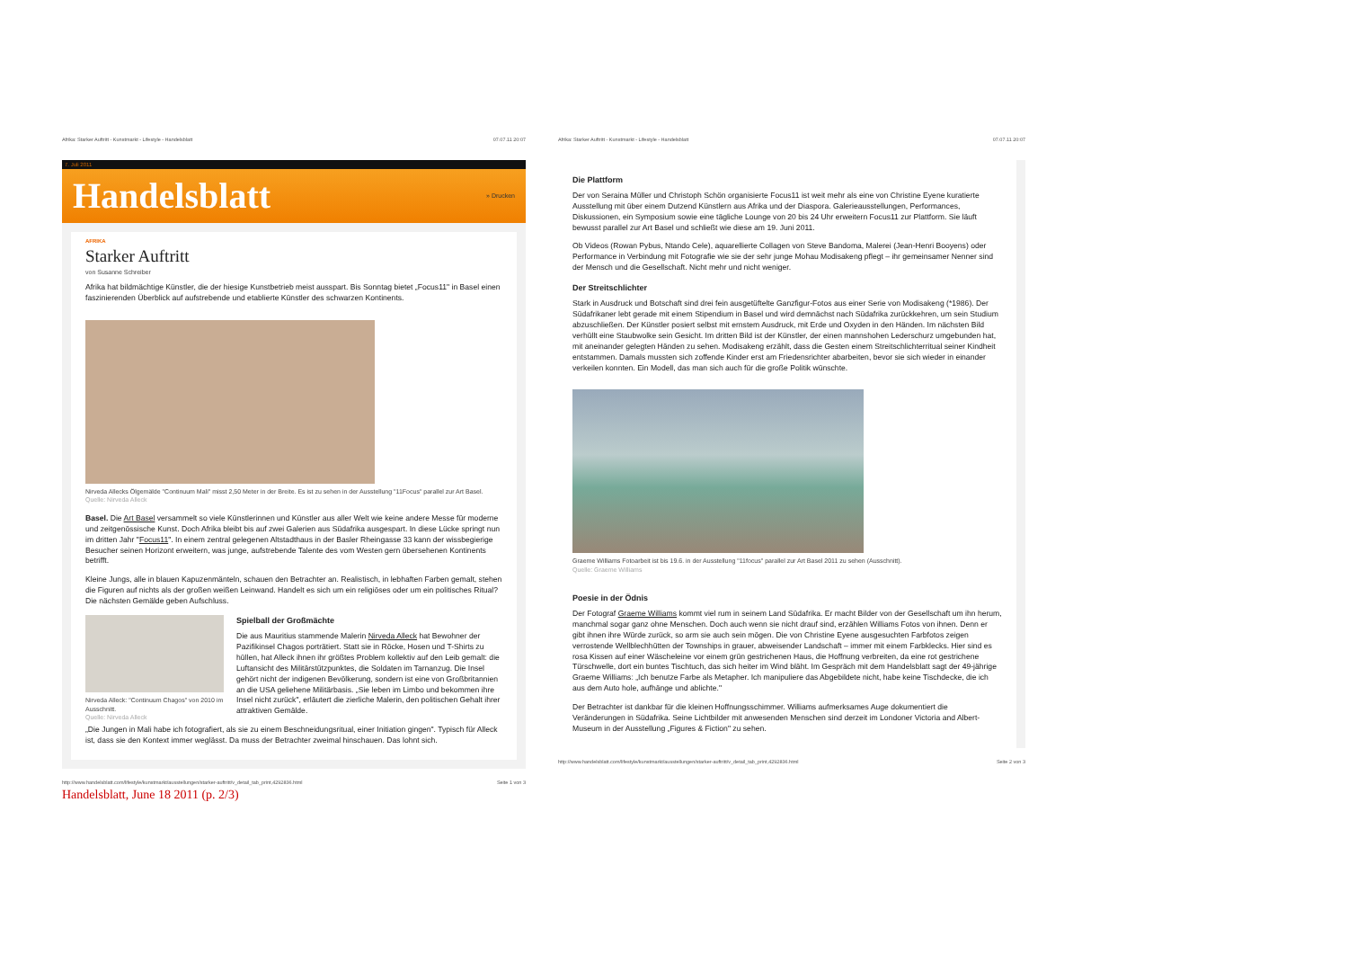Afrika: Starker Auftritt - Kunstmarkt - Lifestyle - Handelsblatt 07.07.11 20:07
7. Juli 2011
Handelsblatt
» Drucken
AFRIKA
Starker Auftritt
von Susanne Schreiber
Afrika hat bildmächtige Künstler, die der hiesige Kunstbetrieb meist ausspart. Bis Sonntag bietet „Focus11" in Basel einen faszinierenden Überblick auf aufstrebende und etablierte Künstler des schwarzen Kontinents.
Nirveda Allecks Ölgemälde "Continuum Mali" misst 2,50 Meter in der Breite. Es ist zu sehen in der Ausstellung "11Focus" parallel zur Art Basel.
Quelle: Nirveda Alleck
Basel. Die Art Basel versammelt so viele Künstlerinnen und Künstler aus aller Welt wie keine andere Messe für moderne und zeitgenössische Kunst. Doch Afrika bleibt bis auf zwei Galerien aus Südafrika ausgespart. In diese Lücke springt nun im dritten Jahr "Focus11". In einem zentral gelegenen Altstadthaus in der Basler Rheingasse 33 kann der wissbegierige Besucher seinen Horizont erweitern, was junge, aufstrebende Talente des vom Westen gern übersehenen Kontinents betrifft.
Kleine Jungs, alle in blauen Kapuzenmänteln, schauen den Betrachter an. Realistisch, in lebhaften Farben gemalt, stehen die Figuren auf nichts als der großen weißen Leinwand. Handelt es sich um ein religiöses oder um ein politisches Ritual? Die nächsten Gemälde geben Aufschluss.
Nirveda Alleck: "Continuum Chagos" von 2010 im Ausschnitt.
Quelle: Nirveda Alleck
Spielball der Großmächte
Die aus Mauritius stammende Malerin Nirveda Alleck hat Bewohner der Pazifikinsel Chagos porträtiert. Statt sie in Röcke, Hosen und T-Shirts zu hüllen, hat Alleck ihnen ihr größtes Problem kollektiv auf den Leib gemalt: die Luftansicht des Militärstützpunktes, die Soldaten im Tarnanzug. Die Insel gehört nicht der indigenen Bevölkerung, sondern ist eine von Großbritannien an die USA geliehene Militärbasis. „Sie leben im Limbo und bekommen ihre Insel nicht zurück", erläutert die zierliche Malerin, den politischen Gehalt ihrer attraktiven Gemälde.
„Die Jungen in Mali habe ich fotografiert, als sie zu einem Beschneidungsritual, einer Initiation gingen". Typisch für Alleck ist, dass sie den Kontext immer weglässt. Da muss der Betrachter zweimal hinschauen. Das lohnt sich.
http://www.handelsblatt.com/lifestyle/kunstmarkt/ausstellungen/starker-auftritt/v_detail_tab_print,4292836.html Seite 1 von 3
Handelsblatt, June 18 2011 (p. 2/3)
Afrika: Starker Auftritt - Kunstmarkt - Lifestyle - Handelsblatt 07.07.11 20:07
Die Plattform
Der von Seraina Müller und Christoph Schön organisierte Focus11 ist weit mehr als eine von Christine Eyene kuratierte Ausstellung mit über einem Dutzend Künstlern aus Afrika und der Diaspora. Galerieausstellungen, Performances, Diskussionen, ein Symposium sowie eine tägliche Lounge von 20 bis 24 Uhr erweitern Focus11 zur Plattform. Sie läuft bewusst parallel zur Art Basel und schließt wie diese am 19. Juni 2011.
Ob Videos (Rowan Pybus, Ntando Cele), aquarellierte Collagen von Steve Bandoma, Malerei (Jean-Henri Booyens) oder Performance in Verbindung mit Fotografie wie sie der sehr junge Mohau Modisakeng pflegt – ihr gemeinsamer Nenner sind der Mensch und die Gesellschaft. Nicht mehr und nicht weniger.
Der Streitschlichter
Stark in Ausdruck und Botschaft sind drei fein ausgetüftelte Ganzfigur-Fotos aus einer Serie von Modisakeng (*1986). Der Südafrikaner lebt gerade mit einem Stipendium in Basel und wird demnächst nach Südafrika zurückkehren, um sein Studium abzuschließen. Der Künstler posiert selbst mit ernstem Ausdruck, mit Erde und Oxyden in den Händen. Im nächsten Bild verhüllt eine Staubwolke sein Gesicht. Im dritten Bild ist der Künstler, der einen mannshohen Lederschurz umgebunden hat, mit aneinander gelegten Händen zu sehen. Modisakeng erzählt, dass die Gesten einem Streitschlichterritual seiner Kindheit entstammen. Damals mussten sich zoffende Kinder erst am Friedensrichter abarbeiten, bevor sie sich wieder in einander verkeilen konnten. Ein Modell, das man sich auch für die große Politik wünschte.
Graeme Williams Fotoarbeit ist bis 19.6. in der Ausstellung "11focus" parallel zur Art Basel 2011 zu sehen (Ausschnitt).
Quelle: Graeme Williams
Poesie in der Ödnis
Der Fotograf Graeme Williams kommt viel rum in seinem Land Südafrika. Er macht Bilder von der Gesellschaft um ihn herum, manchmal sogar ganz ohne Menschen. Doch auch wenn sie nicht drauf sind, erzählen Williams Fotos von ihnen. Denn er gibt ihnen ihre Würde zurück, so arm sie auch sein mögen. Die von Christine Eyene ausgesuchten Farbfotos zeigen verrostende Wellblechhütten der Townships in grauer, abweisender Landschaft – immer mit einem Farbklecks. Hier sind es rosa Kissen auf einer Wäscheleine vor einem grün gestrichenen Haus, die Hoffnung verbreiten, da eine rot gestrichene Türschwelle, dort ein buntes Tischtuch, das sich heiter im Wind bläht. Im Gespräch mit dem Handelsblatt sagt der 49-jährige Graeme Williams: „Ich benutze Farbe als Metapher. Ich manipuliere das Abgebildete nicht, habe keine Tischdecke, die ich aus dem Auto hole, aufhänge und ablichte."
Der Betrachter ist dankbar für die kleinen Hoffnungsschimmer. Williams aufmerksames Auge dokumentiert die Veränderungen in Südafrika. Seine Lichtbilder mit anwesenden Menschen sind derzeit im Londoner Victoria and Albert-Museum in der Ausstellung „Figures & Fiction" zu sehen.
http://www.handelsblatt.com/lifestyle/kunstmarkt/ausstellungen/starker-auftritt/v_detail_tab_print,4292836.html Seite 2 von 3